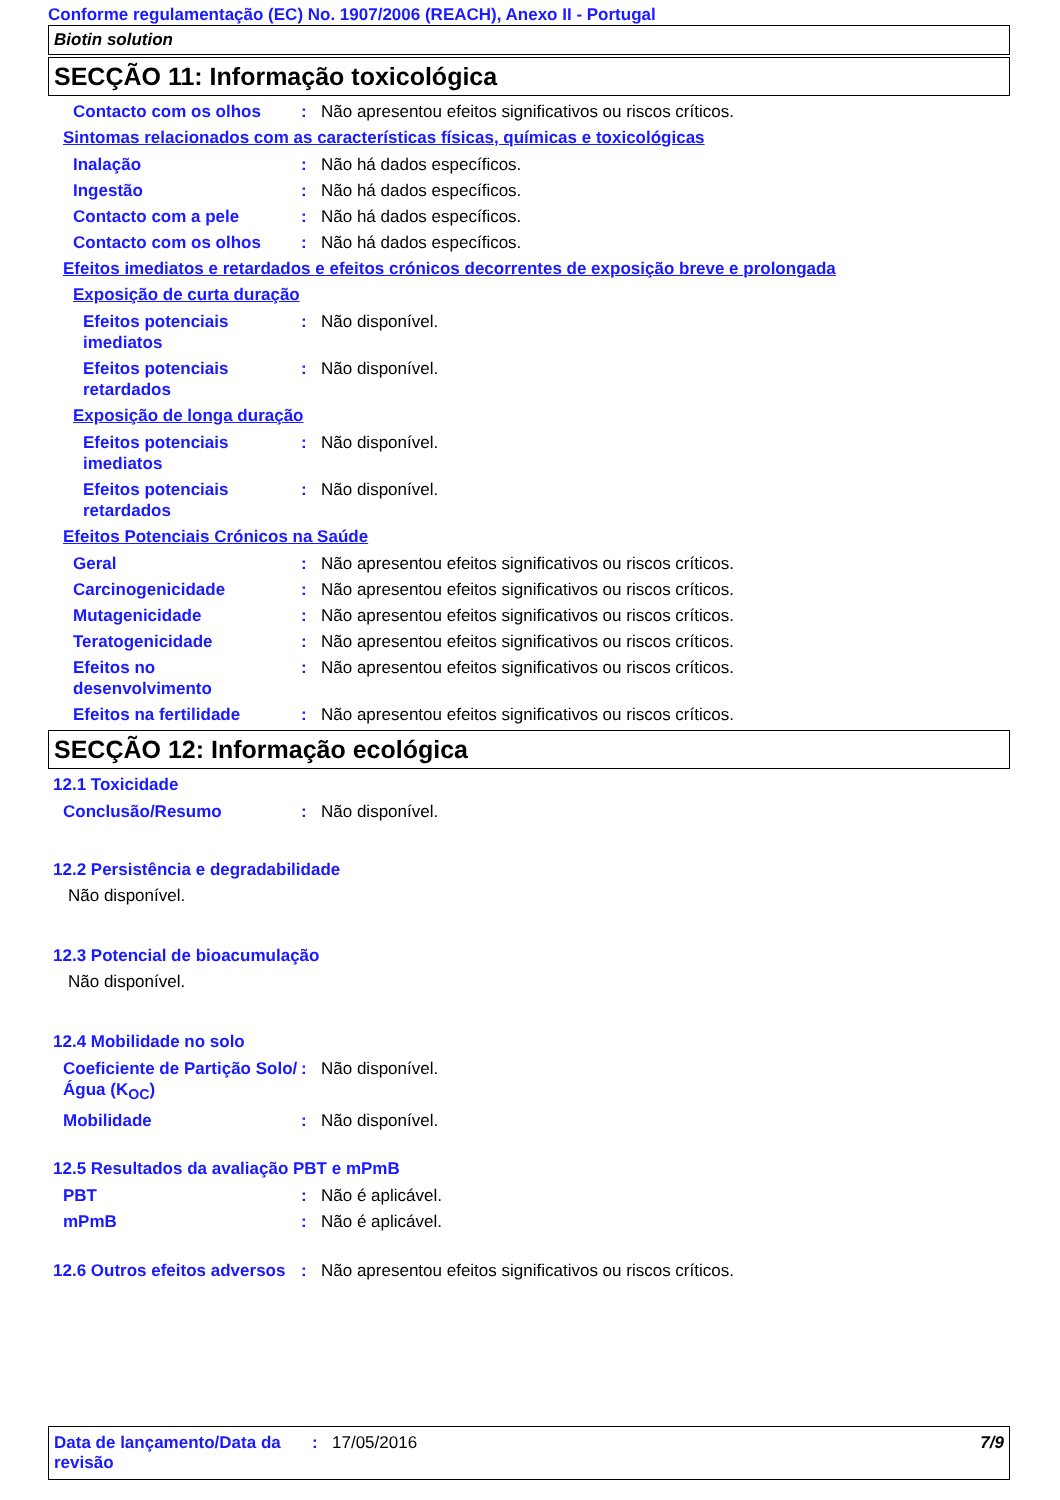Conforme regulamentação (EC) No. 1907/2006 (REACH), Anexo II - Portugal
Biotin solution
SECÇÃO 11: Informação toxicológica
Contacto com os olhos : Não apresentou efeitos significativos ou riscos críticos.
Sintomas relacionados com as características físicas, químicas e toxicológicas
Inalação : Não há dados específicos.
Ingestão : Não há dados específicos.
Contacto com a pele : Não há dados específicos.
Contacto com os olhos : Não há dados específicos.
Efeitos imediatos e retardados e efeitos crónicos decorrentes de exposição breve e prolongada
Exposição de curta duração
Efeitos potenciais imediatos
: Não disponível.
Efeitos potenciais retardados
: Não disponível.
Exposição de longa duração
Efeitos potenciais imediatos
: Não disponível.
Efeitos potenciais retardados
: Não disponível.
Efeitos Potenciais Crónicos na Saúde
Geral : Não apresentou efeitos significativos ou riscos críticos.
Carcinogenicidade : Não apresentou efeitos significativos ou riscos críticos.
Mutagenicidade : Não apresentou efeitos significativos ou riscos críticos.
Teratogenicidade : Não apresentou efeitos significativos ou riscos críticos.
Efeitos no desenvolvimento
: Não apresentou efeitos significativos ou riscos críticos.
Efeitos na fertilidade : Não apresentou efeitos significativos ou riscos críticos.
SECÇÃO 12: Informação ecológica
12.1 Toxicidade
Conclusão/Resumo : Não disponível.
12.2 Persistência e degradabilidade
Não disponível.
12.3 Potencial de bioacumulação
Não disponível.
12.4 Mobilidade no solo
Coeficiente de Partição Solo/Água (K<sub>OC</sub>)
: Não disponível.
Mobilidade : Não disponível.
12.5 Resultados da avaliação PBT e mPmB
PBT : Não é aplicável.
mPmB : Não é aplicável.
12.6 Outros efeitos adversos
: Não apresentou efeitos significativos ou riscos críticos.
Data de lançamento/Data da revisão
: 17/05/2016 7/9